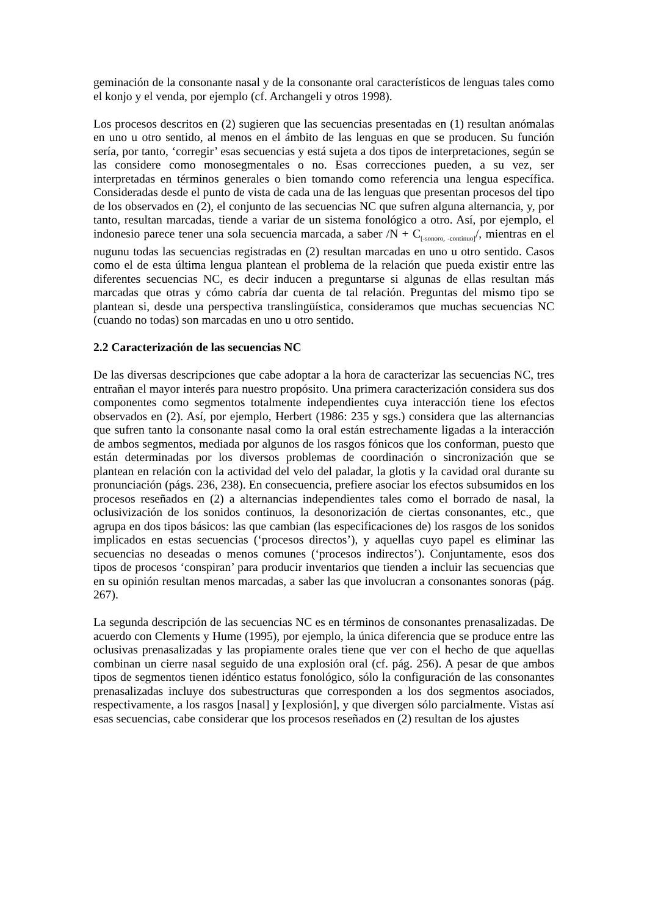geminación de la consonante nasal y de la consonante oral característicos de lenguas tales como el konjo y el venda, por ejemplo (cf. Archangeli y otros 1998).
Los procesos descritos en (2) sugieren que las secuencias presentadas en (1) resultan anómalas en uno u otro sentido, al menos en el ámbito de las lenguas en que se producen. Su función sería, por tanto, ‘corregir’ esas secuencias y está sujeta a dos tipos de interpretaciones, según se las considere como monosegmentales o no. Esas correcciones pueden, a su vez, ser interpretadas en términos generales o bien tomando como referencia una lengua específica. Consideradas desde el punto de vista de cada una de las lenguas que presentan procesos del tipo de los observados en (2), el conjunto de las secuencias NC que sufren alguna alternancia, y, por tanto, resultan marcadas, tiende a variar de un sistema fonológico a otro. Así, por ejemplo, el indonesio parece tener una sola secuencia marcada, a saber /N + C<sub>[-sonoro, -continuo]</sub>/, mientras en el nugunu todas las secuencias registradas en (2) resultan marcadas en uno u otro sentido. Casos como el de esta última lengua plantean el problema de la relación que pueda existir entre las diferentes secuencias NC, es decir inducen a preguntarse si algunas de ellas resultan más marcadas que otras y cómo cabría dar cuenta de tal relación. Preguntas del mismo tipo se plantean si, desde una perspectiva translingüística, consideramos que muchas secuencias NC (cuando no todas) son marcadas en uno u otro sentido.
2.2 Caracterización de las secuencias NC
De las diversas descripciones que cabe adoptar a la hora de caracterizar las secuencias NC, tres entrañan el mayor interés para nuestro propósito. Una primera caracterización considera sus dos componentes como segmentos totalmente independientes cuya interacción tiene los efectos observados en (2). Así, por ejemplo, Herbert (1986: 235 y sgs.) considera que las alternancias que sufren tanto la consonante nasal como la oral están estrechamente ligadas a la interacción de ambos segmentos, mediada por algunos de los rasgos fónicos que los conforman, puesto que están determinadas por los diversos problemas de coordinación o sincronización que se plantean en relación con la actividad del velo del paladar, la glotis y la cavidad oral durante su pronunciación (págs. 236, 238). En consecuencia, prefiere asociar los efectos subsumidos en los procesos reseñados en (2) a alternancias independientes tales como el borrado de nasal, la oclusivización de los sonidos continuos, la desonorización de ciertas consonantes, etc., que agrupa en dos tipos básicos: las que cambian (las especificaciones de) los rasgos de los sonidos implicados en estas secuencias (‘procesos directos’), y aquellas cuyo papel es eliminar las secuencias no deseadas o menos comunes (‘procesos indirectos’). Conjuntamente, esos dos tipos de procesos ‘conspiran’ para producir inventarios que tienden a incluir las secuencias que en su opinión resultan menos marcadas, a saber las que involucran a consonantes sonoras (pág. 267).
La segunda descripción de las secuencias NC es en términos de consonantes prenasalizadas. De acuerdo con Clements y Hume (1995), por ejemplo, la única diferencia que se produce entre las oclusivas prenasalizadas y las propiamente orales tiene que ver con el hecho de que aquellas combinan un cierre nasal seguido de una explosión oral (cf. pág. 256). A pesar de que ambos tipos de segmentos tienen idéntico estatus fonológico, sólo la configuración de las consonantes prenasalizadas incluye dos subestructuras que corresponden a los dos segmentos asociados, respectivamente, a los rasgos [nasal] y [explosión], y que divergen sólo parcialmente. Vistas así esas secuencias, cabe considerar que los procesos reseñados en (2) resultan de los ajustes